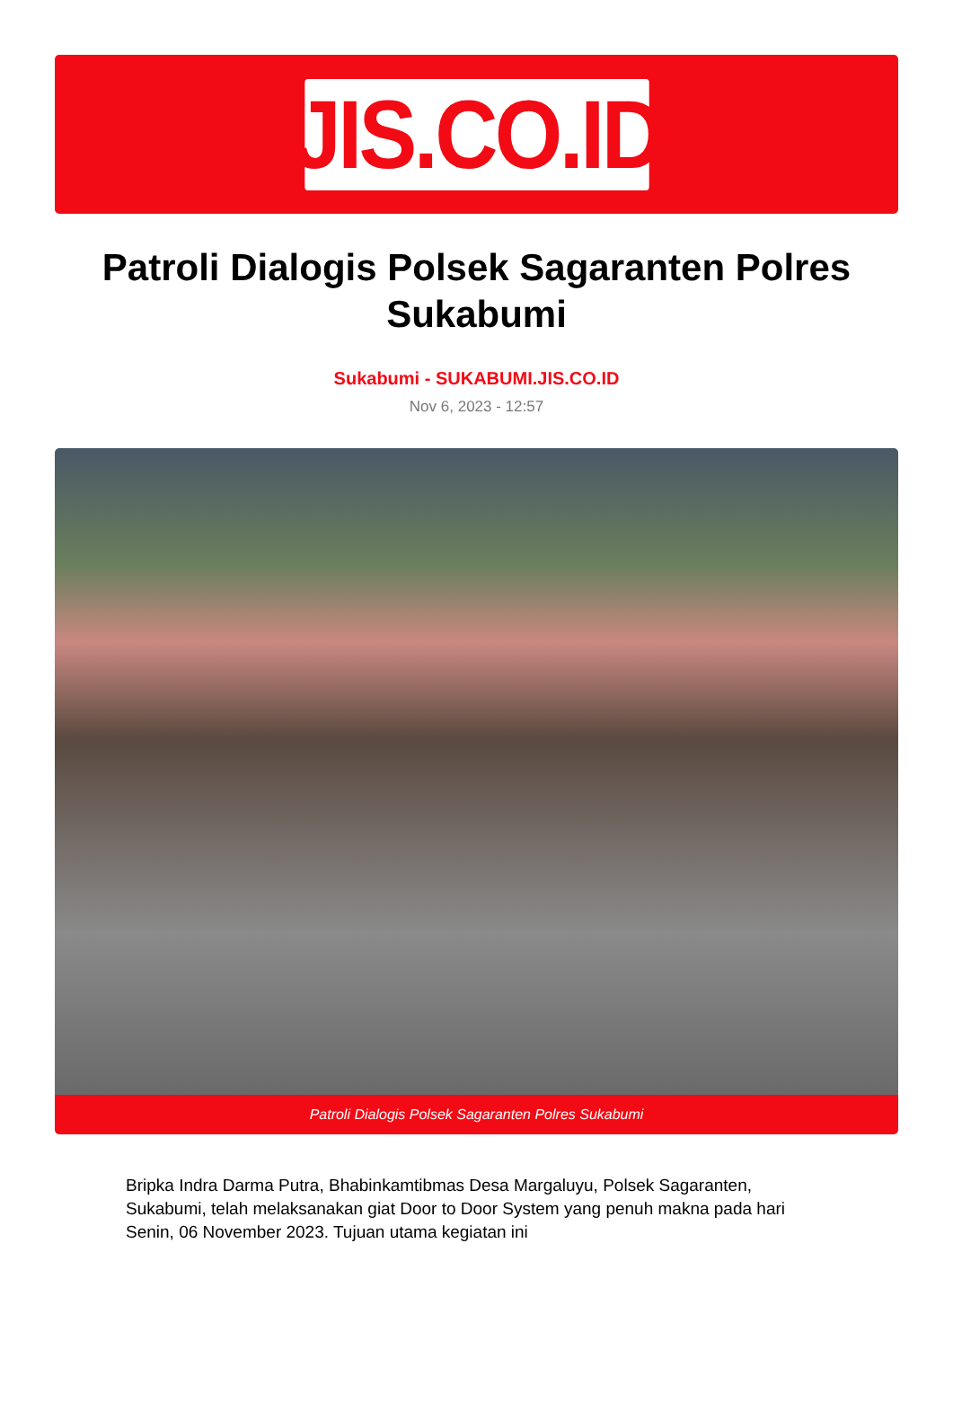JIS.CO.ID
Patroli Dialogis Polsek Sagaranten Polres Sukabumi
Sukabumi - SUKABUMI.JIS.CO.ID
Nov 6, 2023 - 12:57
Patroli Dialogis Polsek Sagaranten Polres Sukabumi
Bripka Indra Darma Putra, Bhabinkamtibmas Desa Margaluyu, Polsek Sagaranten, Sukabumi, telah melaksanakan giat Door to Door System yang penuh makna pada hari Senin, 06 November 2023. Tujuan utama kegiatan ini